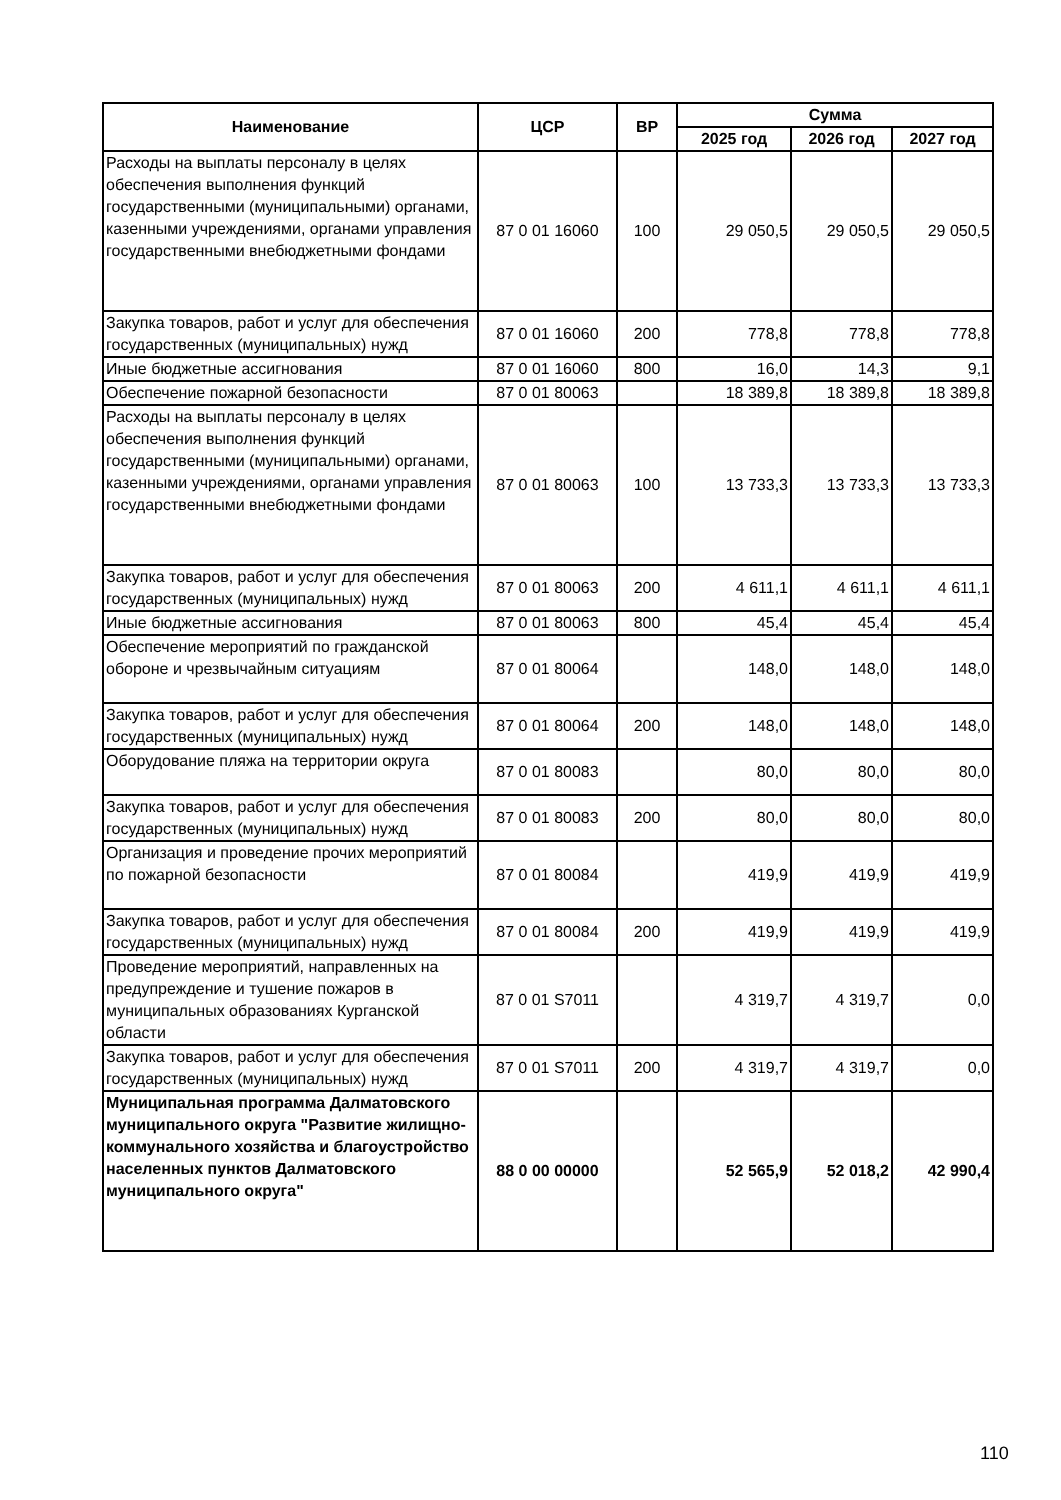| Наименование | ЦСР | ВР | Сумма | | |
| --- | --- | --- | --- | --- | --- |
| | | | 2025 год | 2026 год | 2027 год |
| Расходы на выплаты персоналу в целях обеспечения выполнения функций государственными (муниципальными) органами, казенными учреждениями, органами управления государственными внебюджетными фондами | 87 0 01 16060 | 100 | 29 050,5 | 29 050,5 | 29 050,5 |
| Закупка товаров, работ и услуг для обеспечения государственных (муниципальных) нужд | 87 0 01 16060 | 200 | 778,8 | 778,8 | 778,8 |
| Иные бюджетные ассигнования | 87 0 01 16060 | 800 | 16,0 | 14,3 | 9,1 |
| Обеспечение пожарной безопасности | 87 0 01 80063 | | 18 389,8 | 18 389,8 | 18 389,8 |
| Расходы на выплаты персоналу в целях обеспечения выполнения функций государственными (муниципальными) органами, казенными учреждениями, органами управления государственными внебюджетными фондами | 87 0 01 80063 | 100 | 13 733,3 | 13 733,3 | 13 733,3 |
| Закупка товаров, работ и услуг для обеспечения государственных (муниципальных) нужд | 87 0 01 80063 | 200 | 4 611,1 | 4 611,1 | 4 611,1 |
| Иные бюджетные ассигнования | 87 0 01 80063 | 800 | 45,4 | 45,4 | 45,4 |
| Обеспечение мероприятий по гражданской обороне и чрезвычайным ситуациям | 87 0 01 80064 | | 148,0 | 148,0 | 148,0 |
| Закупка товаров, работ и услуг для обеспечения государственных (муниципальных) нужд | 87 0 01 80064 | 200 | 148,0 | 148,0 | 148,0 |
| Оборудование пляжа на территории округа | 87 0 01 80083 | | 80,0 | 80,0 | 80,0 |
| Закупка товаров, работ и услуг для обеспечения государственных (муниципальных) нужд | 87 0 01 80083 | 200 | 80,0 | 80,0 | 80,0 |
| Организация и проведение прочих мероприятий по пожарной безопасности | 87 0 01 80084 | | 419,9 | 419,9 | 419,9 |
| Закупка товаров, работ и услуг для обеспечения государственных (муниципальных) нужд | 87 0 01 80084 | 200 | 419,9 | 419,9 | 419,9 |
| Проведение мероприятий, направленных на предупреждение и тушение пожаров в муниципальных образованиях Курганской области | 87 0 01 S7011 | | 4 319,7 | 4 319,7 | 0,0 |
| Закупка товаров, работ и услуг для обеспечения государственных (муниципальных) нужд | 87 0 01 S7011 | 200 | 4 319,7 | 4 319,7 | 0,0 |
| Муниципальная программа Далматовского муниципального округа "Развитие жилищно-коммунального хозяйства и благоустройство населенных пунктов Далматовского муниципального округа" | 88 0 00 00000 | | 52 565,9 | 52 018,2 | 42 990,4 |
110